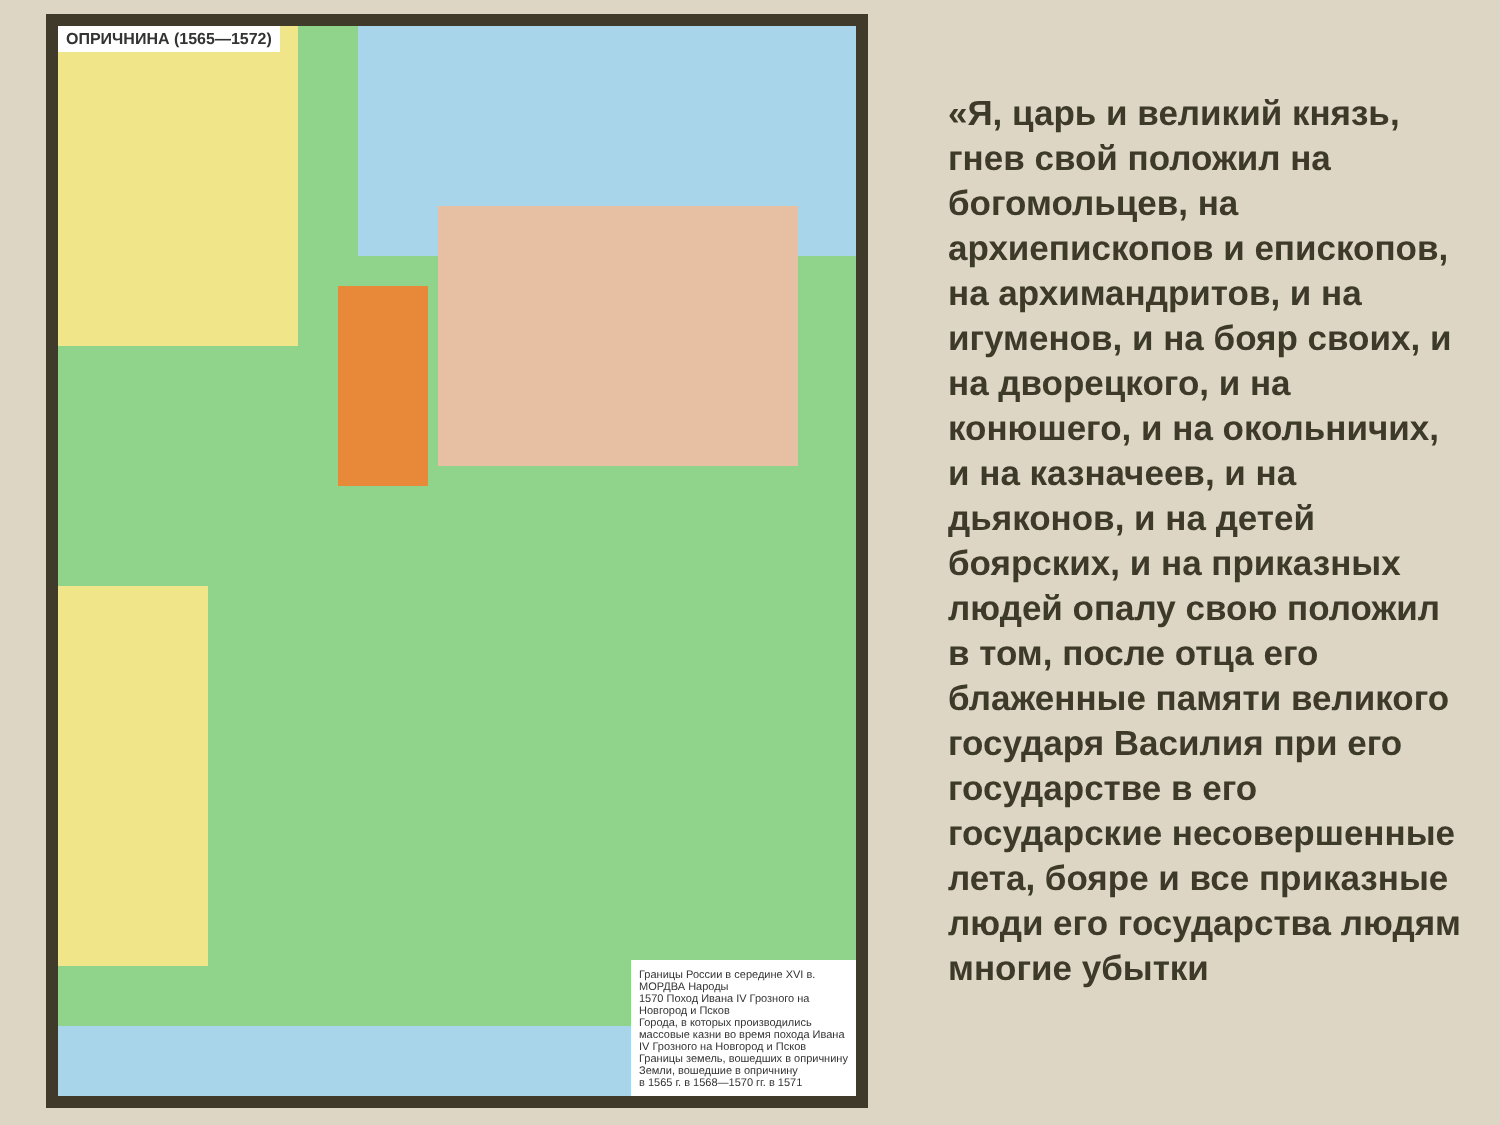ОПРИЧНИНА (1565—1572)
Границы России в середине XVI в.
МОРДВА Народы
1570 Поход Ивана IV Грозного на Новгород и Псков
Города, в которых производились массовые казни во время похода Ивана IV Грозного на Новгород и Псков
Границы земель, вошедших в опричнину
Земли, вошедшие в опричнину
в 1565 г. в 1568—1570 гг. в 1571
«Я, царь и великий князь, гнев свой положил на богомольцев, на архиепископов и епископов, на архимандритов, и на игуменов, и на бояр своих, и на дворецкого, и на конюшего, и на окольничих, и на казначеев, и на дьяконов, и на детей боярских, и на приказных людей опалу свою положил в том, после отца его блаженные памяти великого государя Василия при его государстве в его государские несовершенные лета, бояре и все приказные люди его государства людям многие убытки